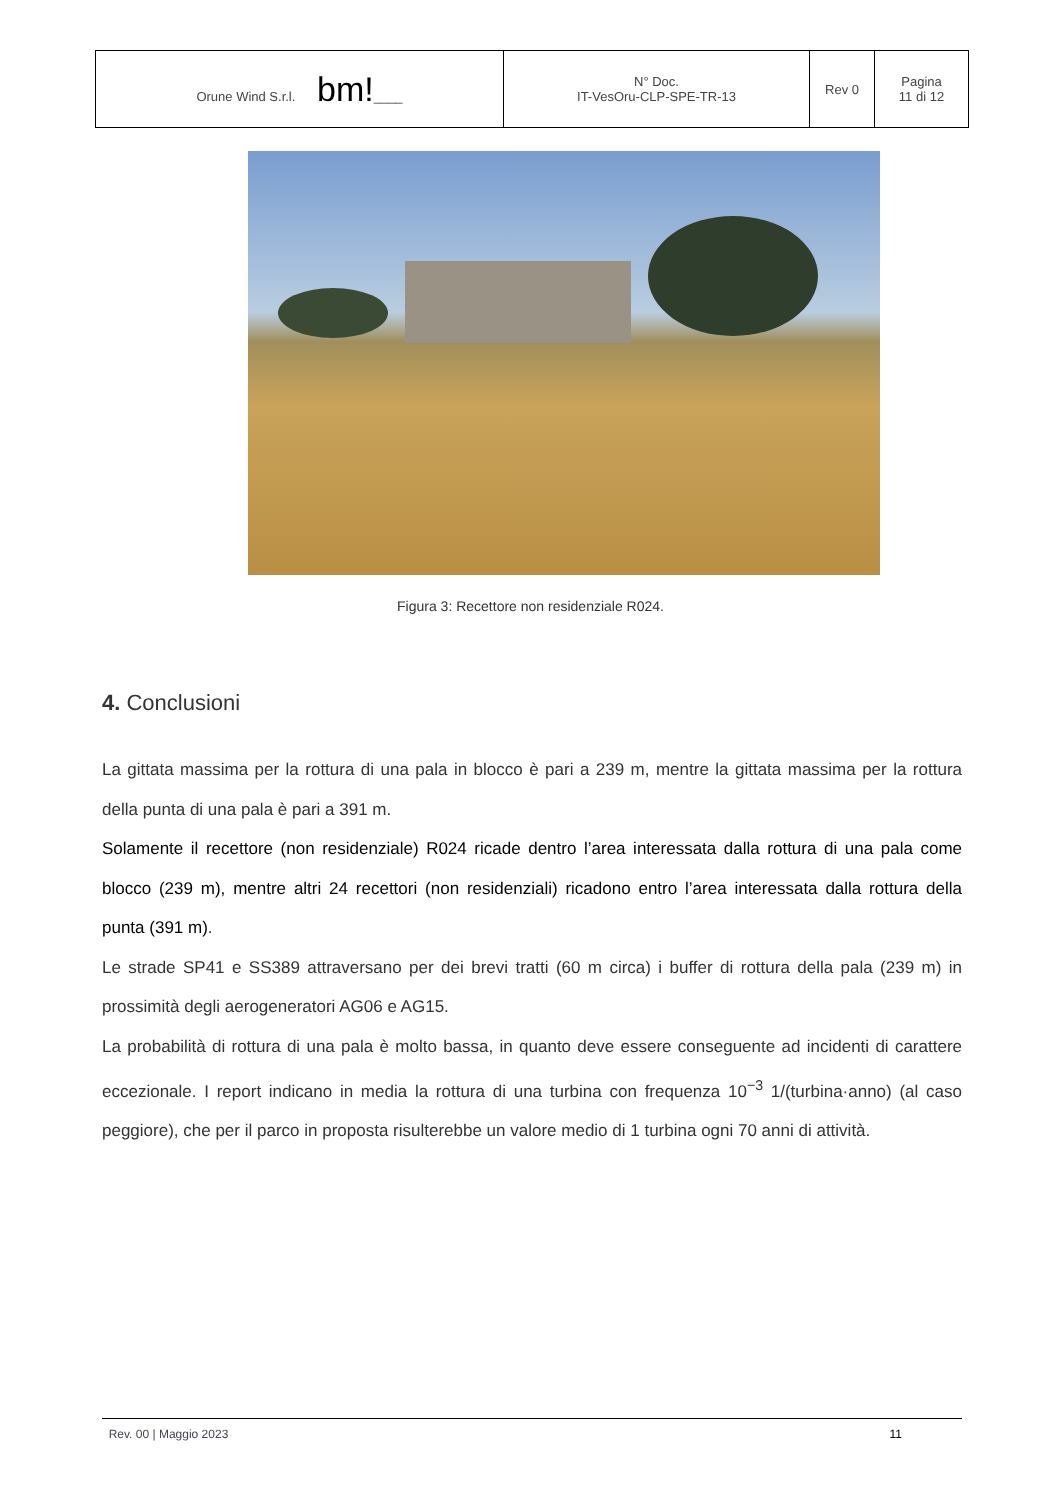| Orune Wind S.r.l. bm! ____ | N° Doc. IT-VesOru-CLP-SPE-TR-13 | Rev 0 | Pagina 11 di 12 |
Figura 3: Recettore non residenziale R024.
4. Conclusioni
La gittata massima per la rottura di una pala in blocco è pari a 239 m, mentre la gittata massima per la rottura della punta di una pala è pari a 391 m.
Solamente il recettore (non residenziale) R024 ricade dentro l’area interessata dalla rottura di una pala come blocco (239 m), mentre altri 24 recettori (non residenziali) ricadono entro l’area interessata dalla rottura della punta (391 m).
Le strade SP41 e SS389 attraversano per dei brevi tratti (60 m circa) i buffer di rottura della pala (239 m) in prossimità degli aerogeneratori AG06 e AG15.
La probabilità di rottura di una pala è molto bassa, in quanto deve essere conseguente ad incidenti di carattere eccezionale. I report indicano in media la rottura di una turbina con frequenza 10<sup>−3</sup> 1/(turbina·anno) (al caso peggiore), che per il parco in proposta risulterebbe un valore medio di 1 turbina ogni 70 anni di attività.
Rev. 00 | Maggio 2023 11